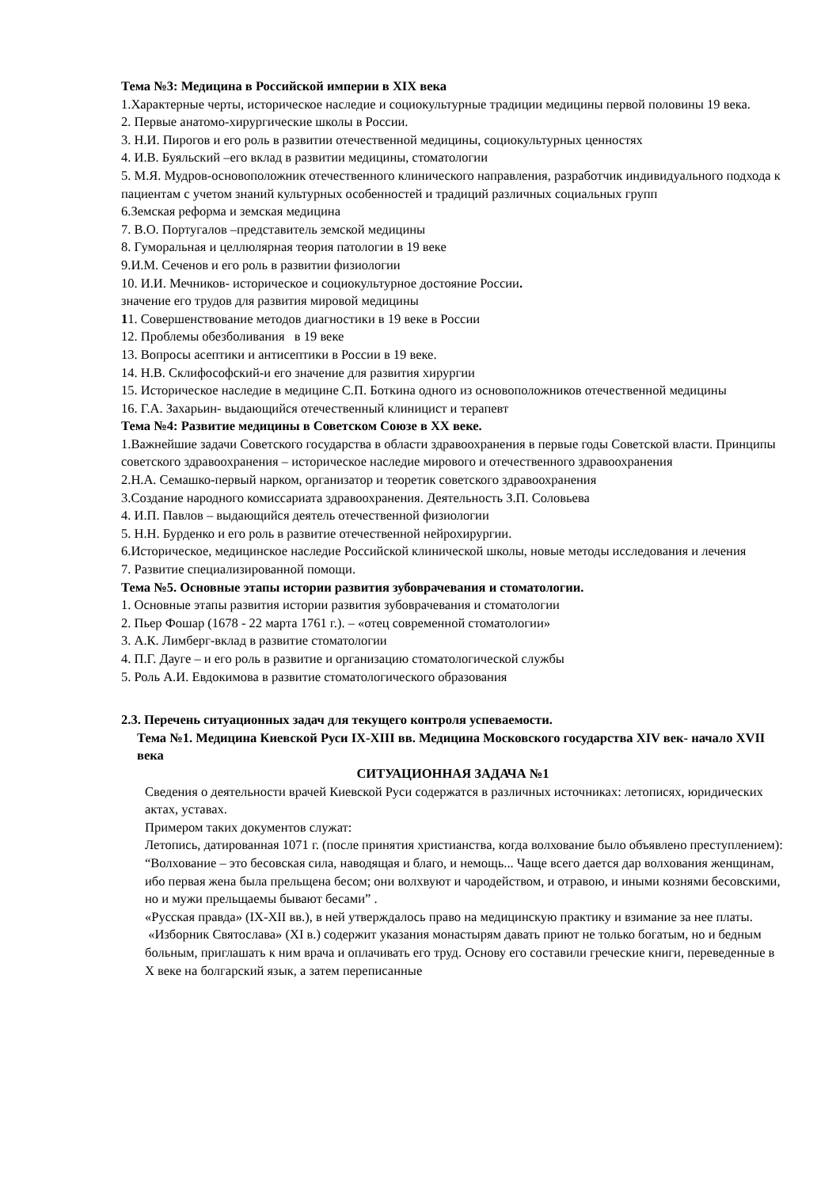Тема №3: Медицина в Российской империи в XIX века
1.Характерные черты, историческое наследие и социокультурные традиции медицины первой половины 19 века.
2. Первые анатомо-хирургические школы в России.
3. Н.И. Пирогов и его роль в развитии отечественной медицины, социокультурных ценностях
4. И.В. Буяльский –его вклад в развитии медицины, стоматологии
5. М.Я. Мудров-основоположник отечественного клинического направления, разработчик индивидуального подхода к пациентам с учетом знаний культурных особенностей и традиций различных социальных групп
6.Земская реформа и земская медицина
7. В.О. Португалов –представитель земской медицины
8. Гуморальная и целлюлярная теория патологии в 19 веке
9.И.М. Сеченов и его роль в развитии физиологии
10. И.И. Мечников- историческое и социокультурное достояние России.
значение его трудов для развития мировой медицины
11. Совершенствование методов диагностики в 19 веке в России
12. Проблемы обезболивания в 19 веке
13. Вопросы асептики и антисептики в России в 19 веке.
14. Н.В. Склифософский-и его значение для развития хирургии
15. Историческое наследие в медицине С.П. Боткина одного из основоположников отечественной медицины
16. Г.А. Захарьин- выдающийся отечественный клиницист и терапевт
Тема №4: Развитие медицины в Советском Союзе в XX веке.
1.Важнейшие задачи Советского государства в области здравоохранения в первые годы Советской власти. Принципы советского здравоохранения – историческое наследие мирового и отечественного здравоохранения
2.Н.А. Семашко-первый нарком, организатор и теоретик советского здравоохранения
3.Создание народного комиссариата здравоохранения. Деятельность З.П. Соловьева
4. И.П. Павлов – выдающийся деятель отечественной физиологии
5. Н.Н. Бурденко и его роль в развитие отечественной нейрохирургии.
6.Историческое, медицинское наследие Российской клинической школы, новые методы исследования и лечения
7. Развитие специализированной помощи.
Тема №5. Основные этапы истории развития зубоврачевания и стоматологии.
1. Основные этапы развития истории развития зубоврачевания и стоматологии
2. Пьер Фошар (1678 - 22 марта 1761 г.). – «отец современной стоматологии»
3. А.К. Лимберг-вклад в развитие стоматологии
4. П.Г. Дауге – и его роль в развитие и организацию стоматологической службы
5. Роль А.И. Евдокимова в развитие стоматологического образования
2.3. Перечень ситуационных задач для текущего контроля успеваемости.
Тема №1. Медицина Киевской Руси IX-XIII вв. Медицина Московского государства XIV век- начало XVII века
СИТУАЦИОННАЯ ЗАДАЧА №1
Сведения о деятельности врачей Киевской Руси содержатся в различных источниках: летописях, юридических актах, уставах.
Примером таких документов служат:
Летопись, датированная 1071 г. (после принятия христианства, когда волхование было объявлено преступлением): “Волхование – это бесовская сила, наводящая и благо, и немощь... Чаще всего дается дар волхования женщинам, ибо первая жена была прельщена бесом; они волхвуют и чародейством, и отравою, и иными кознями бесовскими, но и мужи прельщаемы бывают бесами” .
«Русская правда» (IX-XII вв.), в ней утверждалось право на медицинскую практику и взимание за нее платы.
«Изборник Святослава» (XI в.) содержит указания монастырям давать приют не только богатым, но и бедным больным, приглашать к ним врача и оплачивать его труд. Основу его составили греческие книги, переведенные в X веке на болгарский язык, а затем переписанные